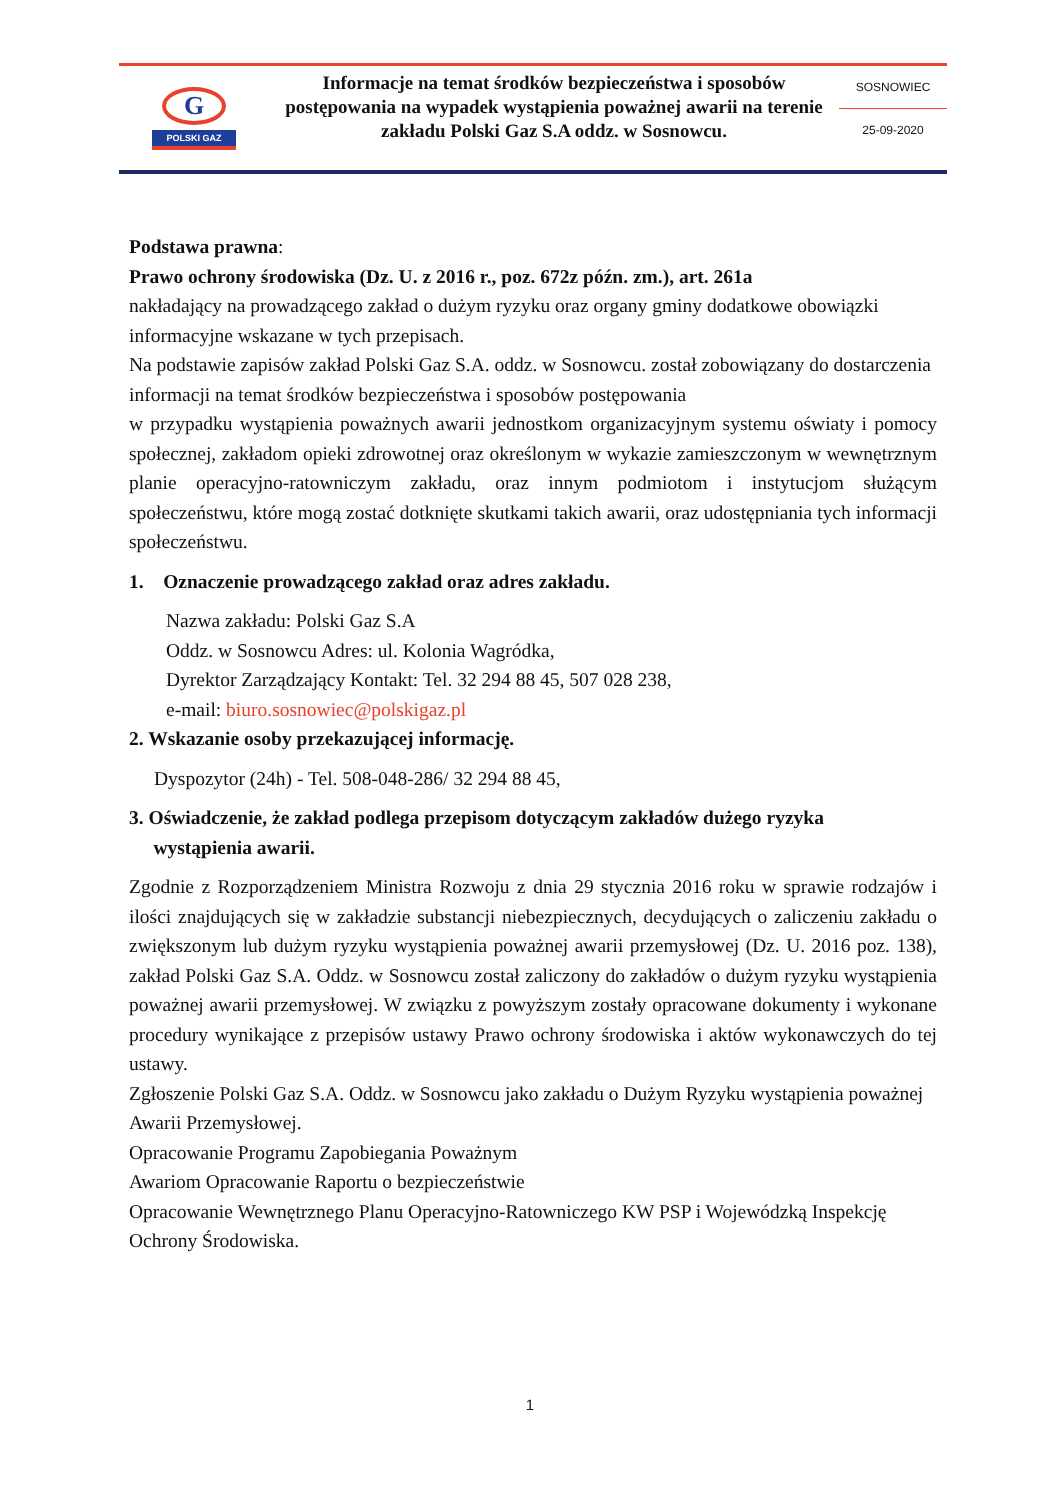G
POLSKI GAZ
Informacje na temat środków bezpieczeństwa i sposobów postępowania na wypadek wystąpienia poważnej awarii na terenie zakładu Polski Gaz S.A oddz. w Sosnowcu.
SOSNOWIEC
25-09-2020
Podstawa prawna:
Prawo ochrony środowiska (Dz. U. z 2016 r., poz. 672z późn. zm.), art. 261a
nakładający na prowadzącego zakład o dużym ryzyku oraz organy gminy dodatkowe obowiązki informacyjne wskazane w tych przepisach.
Na podstawie zapisów zakład Polski Gaz S.A. oddz. w Sosnowcu. został zobowiązany do dostarczenia informacji na temat środków bezpieczeństwa i sposobów postępowania
w przypadku wystąpienia poważnych awarii jednostkom organizacyjnym systemu oświaty i pomocy społecznej, zakładom opieki zdrowotnej oraz określonym w wykazie zamieszczonym w wewnętrznym planie operacyjno-ratowniczym zakładu, oraz innym podmiotom i instytucjom służącym społeczeństwu, które mogą zostać dotknięte skutkami takich awarii, oraz udostępniania tych informacji społeczeństwu.
1. Oznaczenie prowadzącego zakład oraz adres zakładu.
Nazwa zakładu: Polski Gaz S.A
Oddz. w Sosnowcu Adres: ul. Kolonia Wagródka,
Dyrektor Zarządzający Kontakt: Tel. 32 294 88 45, 507 028 238,
e-mail: biuro.sosnowiec@polskigaz.pl
2. Wskazanie osoby przekazującej informację.
Dyspozytor (24h) - Tel. 508-048-286/ 32 294 88 45,
3. Oświadczenie, że zakład podlega przepisom dotyczącym zakładów dużego ryzyka
wystąpienia awarii.
Zgodnie z Rozporządzeniem Ministra Rozwoju z dnia 29 stycznia 2016 roku w sprawie rodzajów i ilości znajdujących się w zakładzie substancji niebezpiecznych, decydujących o zaliczeniu zakładu o zwiększonym lub dużym ryzyku wystąpienia poważnej awarii przemysłowej (Dz. U. 2016 poz. 138), zakład Polski Gaz S.A. Oddz. w Sosnowcu został zaliczony do zakładów o dużym ryzyku wystąpienia poważnej awarii przemysłowej. W związku z powyższym zostały opracowane dokumenty i wykonane procedury wynikające z przepisów ustawy Prawo ochrony środowiska i aktów wykonawczych do tej ustawy.
Zgłoszenie Polski Gaz S.A. Oddz. w Sosnowcu jako zakładu o Dużym Ryzyku wystąpienia poważnej Awarii Przemysłowej.
Opracowanie Programu Zapobiegania Poważnym
Awariom Opracowanie Raportu o bezpieczeństwie
Opracowanie Wewnętrznego Planu Operacyjno-Ratowniczego KW PSP i Wojewódzką Inspekcję Ochrony Środowiska.
1